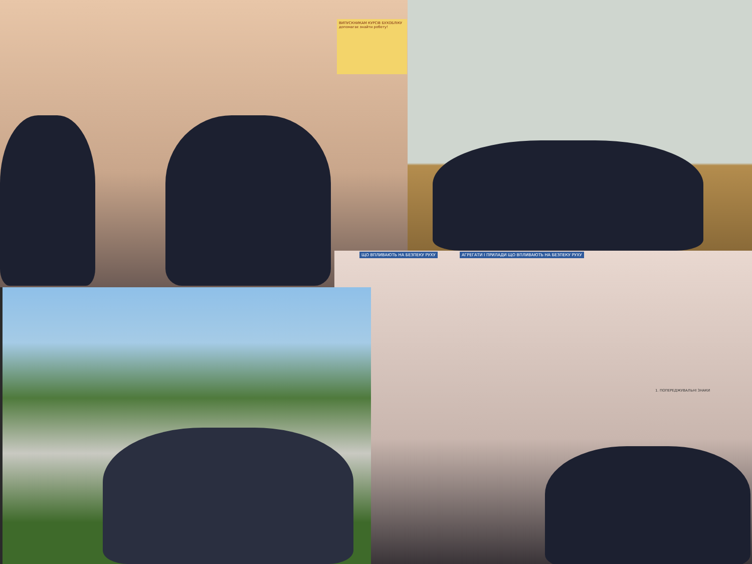ВИПУСКНИКАМ КУРСІВ БУХОБЛІКУ допомагає знайти роботу!
ЩО ВПЛИВАЮТЬ НА БЕЗПЕКУ РУХУ
АГРЕГАТИ І ПРИЛАДИ ЩО ВПЛИВАЮТЬ НА БЕЗПЕКУ РУХУ
1. ПОПЕРЕДЖУВАЛЬНІ ЗНАКИ